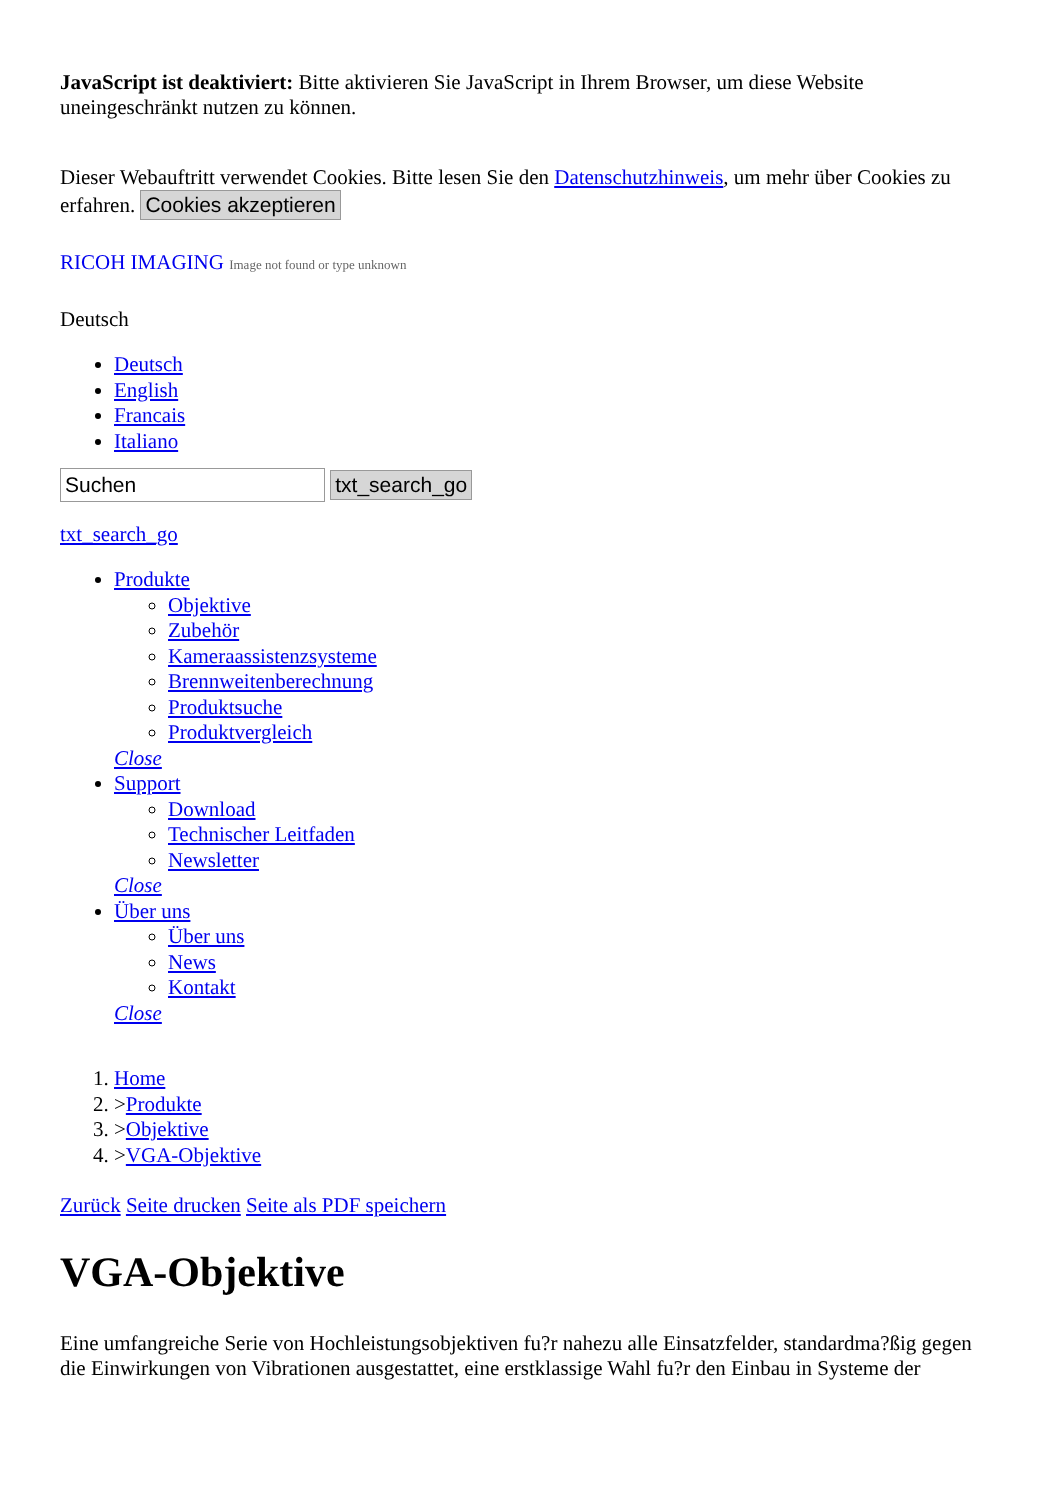JavaScript ist deaktiviert: Bitte aktivieren Sie JavaScript in Ihrem Browser, um diese Website uneingeschränkt nutzen zu können.
Dieser Webauftritt verwendet Cookies. Bitte lesen Sie den Datenschutzhinweis, um mehr über Cookies zu erfahren. Cookies akzeptieren
RICOH IMAGING Image not found or type unknown
Deutsch
Deutsch
English
Francais
Italiano
txt_search_go
txt_search_go
Produkte
Objektive
Zubehör
Kameraassistenzsysteme
Brennweitenberechnung
Produktsuche
Produktvergleich
Close
Support
Download
Technischer Leitfaden
Newsletter
Close
Über uns
Über uns
News
Kontakt
Close
1. Home
2. >Produkte
3. >Objektive
4. >VGA-Objektive
Zurück Seite drucken Seite als PDF speichern
VGA-Objektive
Eine umfangreiche Serie von Hochleistungsobjektiven fu?r nahezu alle Einsatzfelder, standardma?ßig gegen die Einwirkungen von Vibrationen ausgestattet, eine erstklassige Wahl fu?r den Einbau in Systeme der